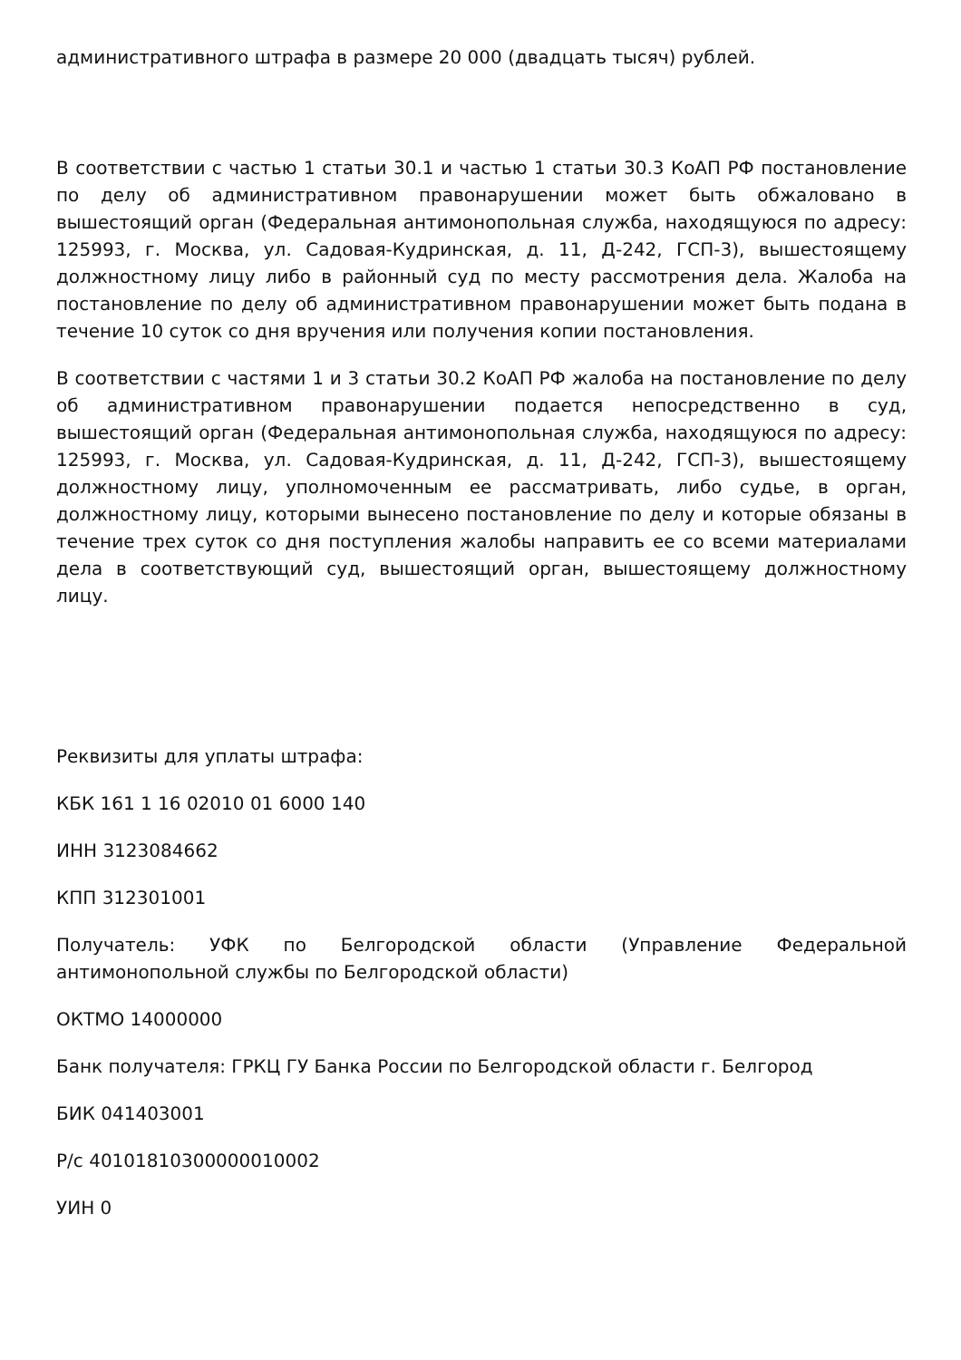административного штрафа в размере 20 000 (двадцать тысяч) рублей.
В соответствии с частью 1 статьи 30.1 и частью 1 статьи 30.3 КоАП РФ постановление по делу об административном правонарушении может быть обжаловано в вышестоящий орган (Федеральная антимонопольная служба, находящуюся по адресу: 125993, г. Москва, ул. Садовая-Кудринская, д. 11, Д-242, ГСП-3), вышестоящему должностному лицу либо в районный суд по месту рассмотрения дела. Жалоба на постановление по делу об административном правонарушении может быть подана в течение 10 суток со дня вручения или получения копии постановления.
В соответствии с частями 1 и 3 статьи 30.2 КоАП РФ жалоба на постановление по делу об административном правонарушении подается непосредственно в суд, вышестоящий орган (Федеральная антимонопольная служба, находящуюся по адресу: 125993, г. Москва, ул. Садовая-Кудринская, д. 11, Д-242, ГСП-3), вышестоящему должностному лицу, уполномоченным ее рассматривать, либо судье, в орган, должностному лицу, которыми вынесено постановление по делу и которые обязаны в течение трех суток со дня поступления жалобы направить ее со всеми материалами дела в соответствующий суд, вышестоящий орган, вышестоящему должностному лицу.
Реквизиты для уплаты штрафа:
КБК 161 1 16 02010 01 6000 140
ИНН 3123084662
КПП 312301001
Получатель: УФК по Белгородской области (Управление Федеральной антимонопольной службы по Белгородской области)
ОКТМО 14000000
Банк получателя: ГРКЦ ГУ Банка России по Белгородской области г. Белгород
БИК 041403001
Р/с 40101810300000010002
УИН 0